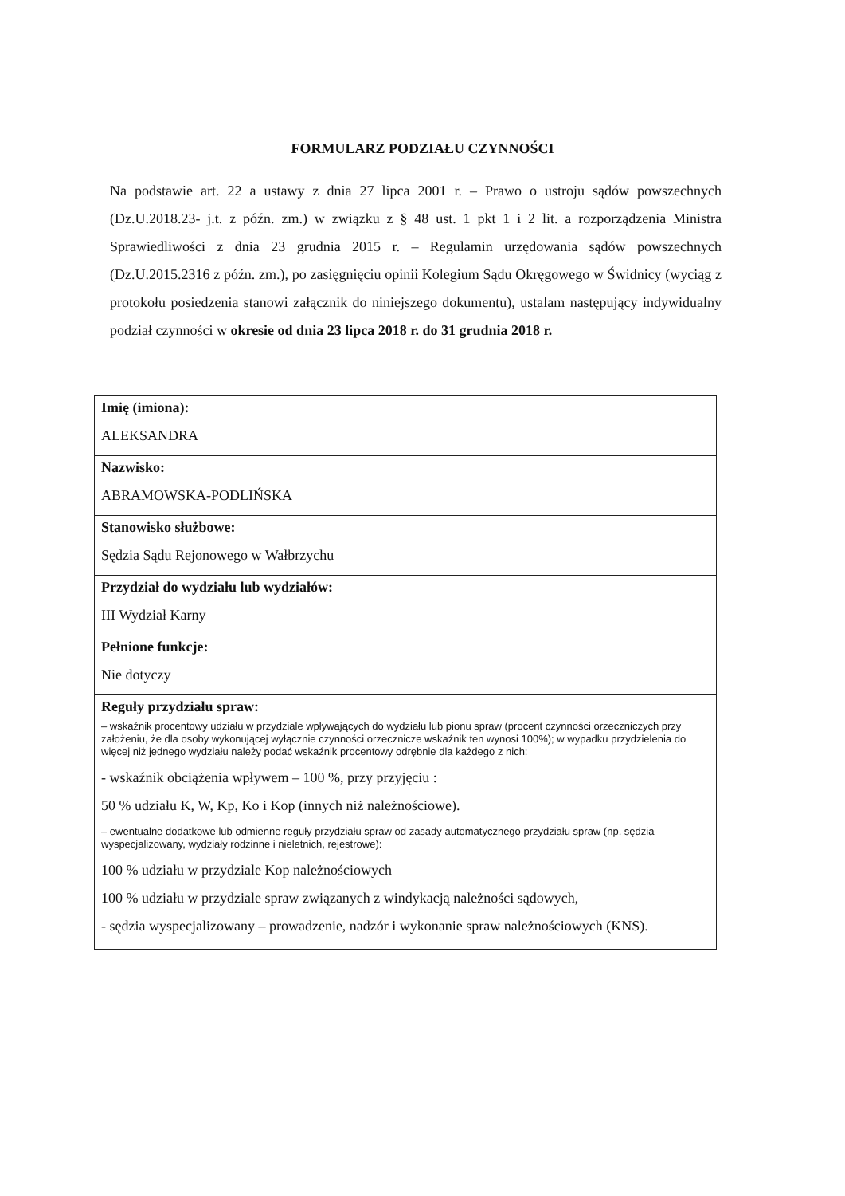FORMULARZ PODZIAŁU CZYNNOŚCI
Na podstawie art. 22 a ustawy z dnia 27 lipca 2001 r. – Prawo o ustroju sądów powszechnych (Dz.U.2018.23- j.t. z późn. zm.) w związku z § 48 ust. 1 pkt 1 i 2 lit. a rozporządzenia Ministra Sprawiedliwości z dnia 23 grudnia 2015 r. – Regulamin urzędowania sądów powszechnych (Dz.U.2015.2316 z późn. zm.), po zasięgnięciu opinii Kolegium Sądu Okręgowego w Świdnicy (wyciąg z protokołu posiedzenia stanowi załącznik do niniejszego dokumentu), ustalam następujący indywidualny podział czynności w okresie od dnia 23 lipca 2018 r. do 31 grudnia 2018 r.
| Imię (imiona): ALEKSANDRA |
| Nazwisko: ABRAMOWSKA-PODLIŃSKA |
| Stanowisko służbowe: Sędzia Sądu Rejonowego w Wałbrzychu |
| Przydział do wydziału lub wydziałów: III Wydział Karny |
| Pełnione funkcje: Nie dotyczy |
| Reguły przydziału spraw: – wskaźnik procentowy udziału w przydziale wpływających do wydziału lub pionu spraw (procent czynności orzeczniczych przy założeniu, że dla osoby wykonującej wyłącznie czynności orzecznicze wskaźnik ten wynosi 100%); w wypadku przydzielenia do więcej niż jednego wydziału należy podać wskaźnik procentowy odrębnie dla każdego z nich: - wskaźnik obciążenia wpływem – 100 %, przy przyjęciu : 50 % udziału K, W, Kp, Ko i Kop (innych niż należnościowe). – ewentualne dodatkowe lub odmienne reguły przydziału spraw od zasady automatycznego przydziału spraw (np. sędzia wyspecjalizowany, wydziały rodzinne i nieletnich, rejestrowe): 100 % udziału w przydziale Kop należnościowych 100 % udziału w przydziale spraw związanych z windykacją należności sądowych, - sędzia wyspecjalizowany – prowadzenie, nadzór i wykonanie spraw należnościowych (KNS). |